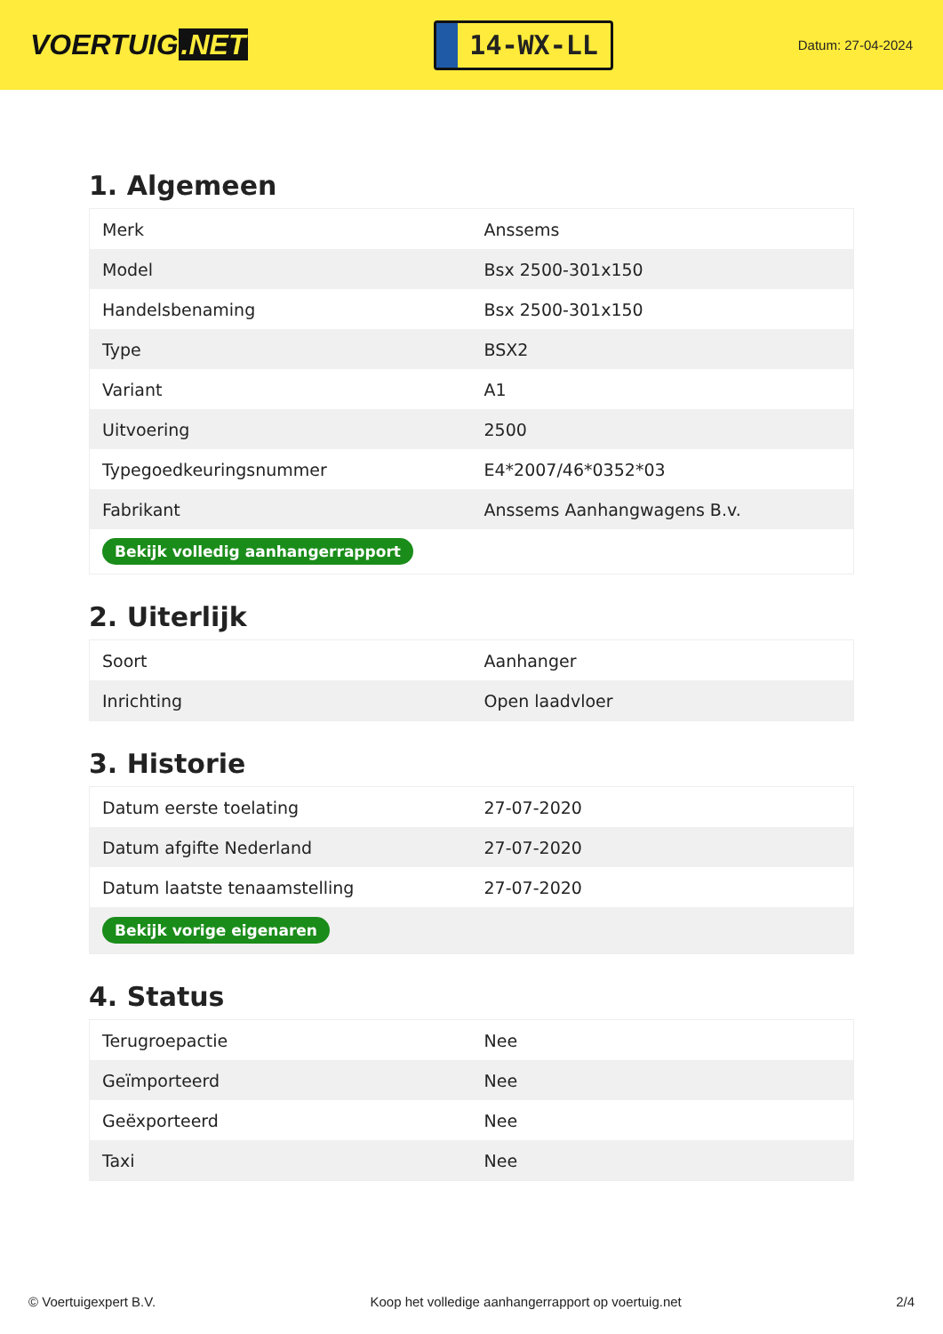VOERTUIG.NET
14-WX-LL
Datum: 27-04-2024
1. Algemeen
| Merk | Anssems |
| Model | Bsx 2500-301x150 |
| Handelsbenaming | Bsx 2500-301x150 |
| Type | BSX2 |
| Variant | A1 |
| Uitvoering | 2500 |
| Typegoedkeuringsnummer | E4*2007/46*0352*03 |
| Fabrikant | Anssems Aanhangwagens B.v. |
| Bekijk volledig aanhangerrapport | |
2. Uiterlijk
| Soort | Aanhanger |
| Inrichting | Open laadvloer |
3. Historie
| Datum eerste toelating | 27-07-2020 |
| Datum afgifte Nederland | 27-07-2020 |
| Datum laatste tenaamstelling | 27-07-2020 |
| Bekijk vorige eigenaren | |
4. Status
| Terugroepactie | Nee |
| Geïmporteerd | Nee |
| Geëxporteerd | Nee |
| Taxi | Nee |
© Voertuigexpert B.V. Koop het volledige aanhangerrapport op voertuig.net 2/4